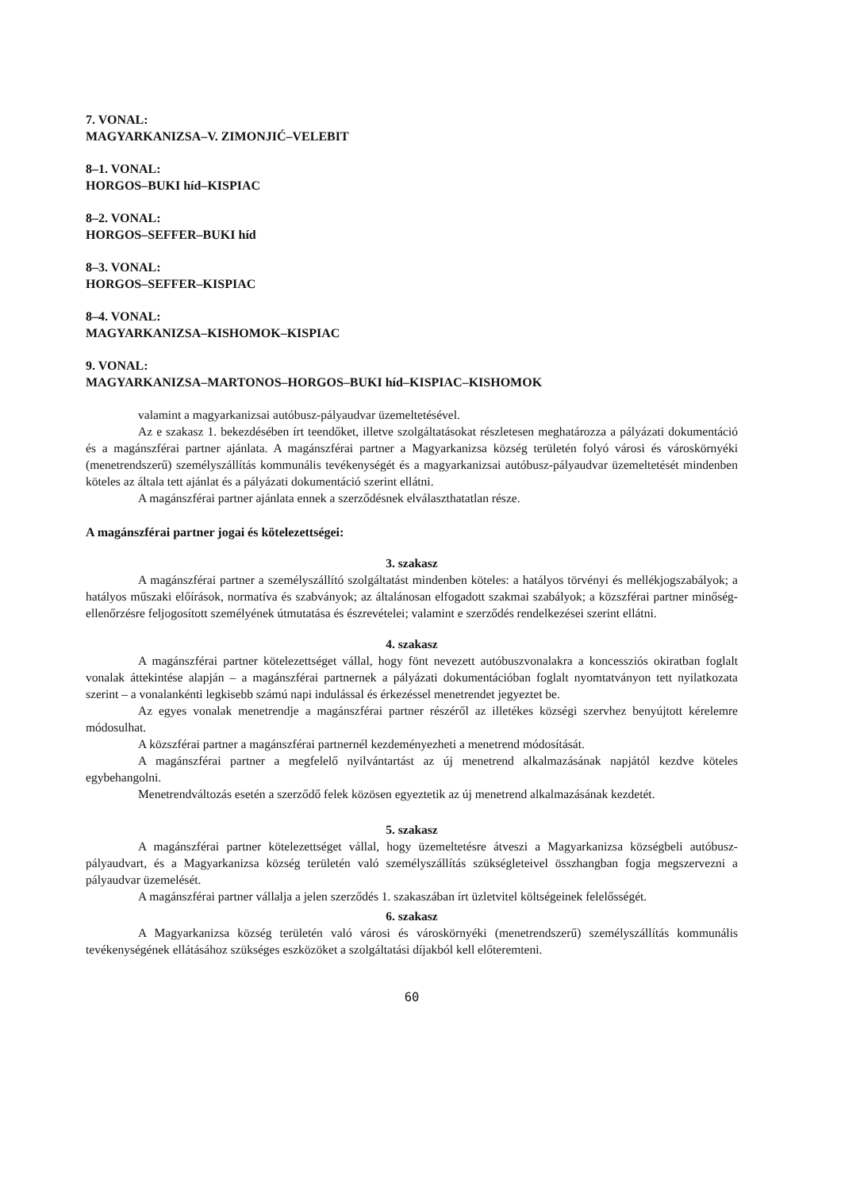7. VONAL:
MAGYARKANIZSA–V. ZIMONJIĆ–VELEBIT
8–1. VONAL:
HORGOS–BUKI híd–KISPIAC
8–2. VONAL:
HORGOS–SEFFER–BUKI híd
8–3. VONAL:
HORGOS–SEFFER–KISPIAC
8–4. VONAL:
MAGYARKANIZSA–KISHOMOK–KISPIAC
9. VONAL:
MAGYARKANIZSA–MARTONOS–HORGOS–BUKI híd–KISPIAC–KISHOMOK
valamint a magyarkanizsai autóbusz-pályaudvar üzemeltetésével.
Az e szakasz 1. bekezdésében írt teendőket, illetve szolgáltatásokat részletesen meghatározza a pályázati dokumentáció és a magánszférai partner ajánlata. A magánszférai partner a Magyarkanizsa község területén folyó városi és városkörnyéki (menetrendszerű) személyszállítás kommunális tevékenységét és a magyarkanizsai autóbusz-pályaudvar üzemeltetését mindenben köteles az általa tett ajánlat és a pályázati dokumentáció szerint ellátni.
A magánszférai partner ajánlata ennek a szerződésnek elválaszthatatlan része.
A magánszférai partner jogai és kötelezettségei:
3. szakasz
A magánszférai partner a személyszállító szolgáltatást mindenben köteles: a hatályos törvényi és mellékjogszabályok; a hatályos műszaki előírások, normatíva és szabványok; az általánosan elfogadott szakmai szabályok; a közszférai partner minőség-ellenőrzésre feljogosított személyének útmutatása és észrevételei; valamint e szerződés rendelkezései szerint ellátni.
4. szakasz
A magánszférai partner kötelezettséget vállal, hogy fönt nevezett autóbuszvonalakra a koncessziós okiratban foglalt vonalak áttekintése alapján – a magánszférai partnernek a pályázati dokumentációban foglalt nyomtatványon tett nyilatkozata szerint – a vonalankénti legkisebb számú napi indulással és érkezéssel menetrendet jegyeztet be.
Az egyes vonalak menetrendje a magánszférai partner részéről az illetékes községi szervhez benyújtott kérelemre módosulhat.
A közszférai partner a magánszférai partnernél kezdeményezheti a menetrend módosítását.
A magánszférai partner a megfelelő nyilvántartást az új menetrend alkalmazásának napjától kezdve köteles egybehangolni.
Menetrendváltozás esetén a szerződő felek közösen egyeztetik az új menetrend alkalmazásának kezdetét.
5. szakasz
A magánszférai partner kötelezettséget vállal, hogy üzemeltetésre átveszi a Magyarkanizsa községbeli autóbusz-pályaudvart, és a Magyarkanizsa község területén való személyszállítás szükségleteivel összhangban fogja megszervezni a pályaudvar üzemelését.
A magánszférai partner vállalja a jelen szerződés 1. szakaszában írt üzletvitel költségeinek felelősségét.
6. szakasz
A Magyarkanizsa község területén való városi és városkörnyéki (menetrendszerű) személyszállítás kommunális tevékenységének ellátásához szükséges eszközöket a szolgáltatási díjakból kell előteremteni.
60